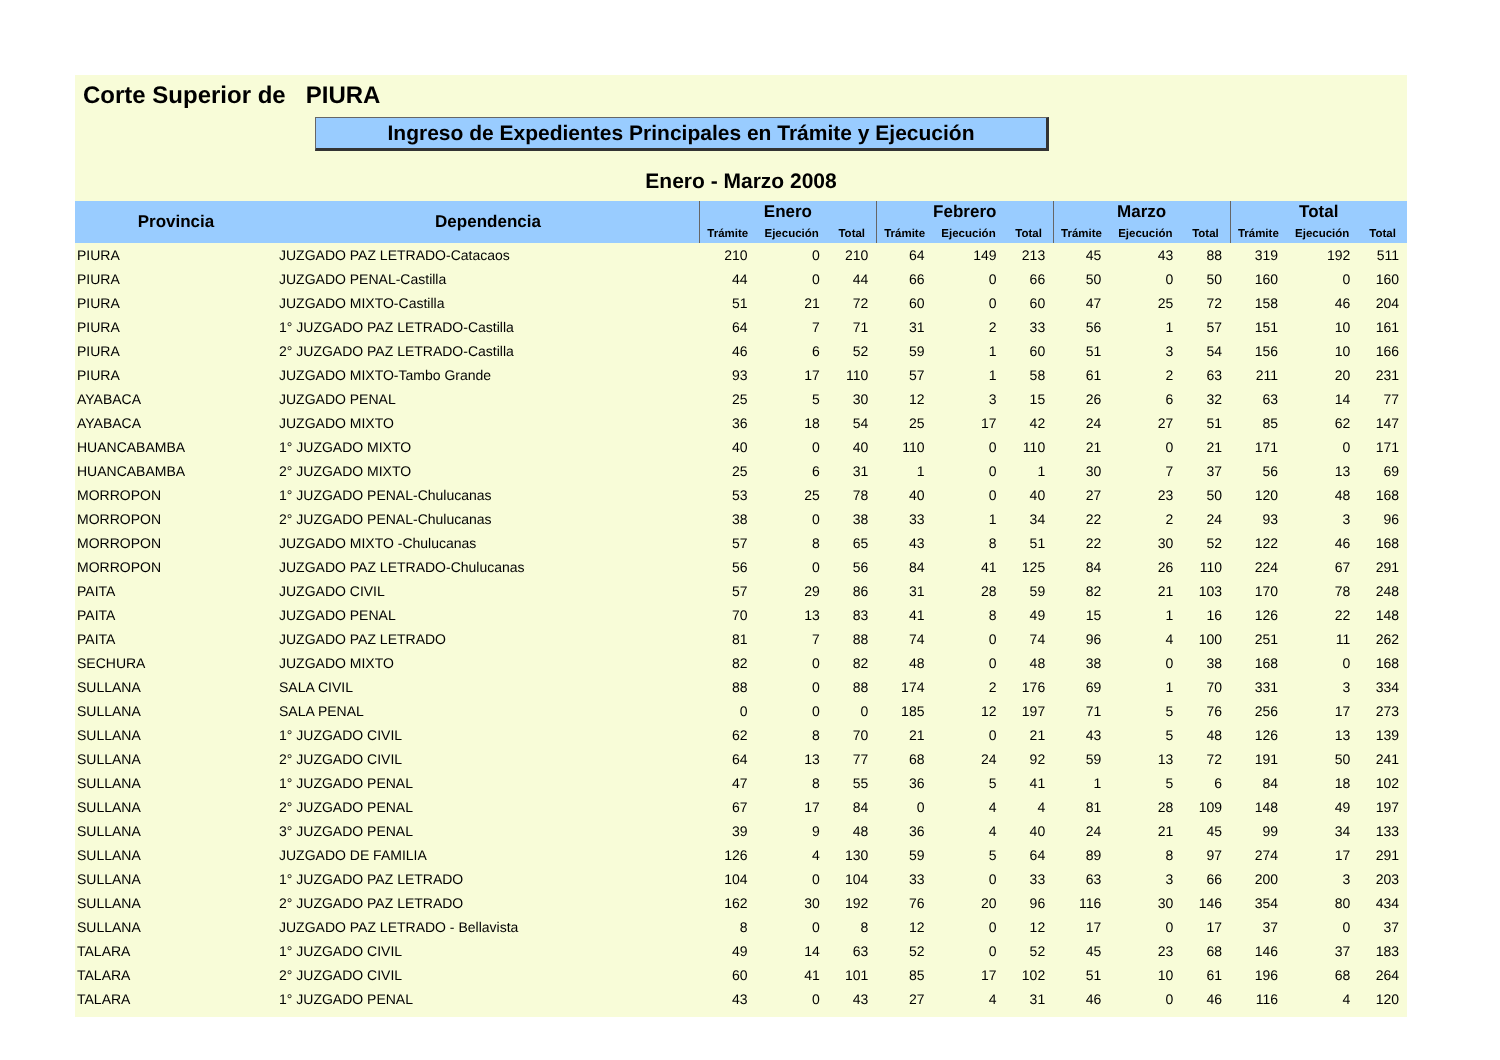Corte Superior de PIURA
Ingreso de Expedientes Principales en Trámite y Ejecución
Enero - Marzo 2008
| Provincia | Dependencia | Enero | | | Febrero | | | Marzo | | | Total | | |
| --- | --- | --- | --- | --- | --- | --- | --- | --- | --- | --- | --- | --- | --- |
| | | Trámite | Ejecución | Total | Trámite | Ejecución | Total | Trámite | Ejecución | Total | Trámite | Ejecución | Total |
| PIURA | JUZGADO PAZ LETRADO-Catacaos | 210 | 0 | 210 | 64 | 149 | 213 | 45 | 43 | 88 | 319 | 192 | 511 |
| PIURA | JUZGADO PENAL-Castilla | 44 | 0 | 44 | 66 | 0 | 66 | 50 | 0 | 50 | 160 | 0 | 160 |
| PIURA | JUZGADO MIXTO-Castilla | 51 | 21 | 72 | 60 | 0 | 60 | 47 | 25 | 72 | 158 | 46 | 204 |
| PIURA | 1° JUZGADO PAZ LETRADO-Castilla | 64 | 7 | 71 | 31 | 2 | 33 | 56 | 1 | 57 | 151 | 10 | 161 |
| PIURA | 2° JUZGADO PAZ LETRADO-Castilla | 46 | 6 | 52 | 59 | 1 | 60 | 51 | 3 | 54 | 156 | 10 | 166 |
| PIURA | JUZGADO MIXTO-Tambo Grande | 93 | 17 | 110 | 57 | 1 | 58 | 61 | 2 | 63 | 211 | 20 | 231 |
| AYABACA | JUZGADO PENAL | 25 | 5 | 30 | 12 | 3 | 15 | 26 | 6 | 32 | 63 | 14 | 77 |
| AYABACA | JUZGADO MIXTO | 36 | 18 | 54 | 25 | 17 | 42 | 24 | 27 | 51 | 85 | 62 | 147 |
| HUANCABAMBA | 1° JUZGADO MIXTO | 40 | 0 | 40 | 110 | 0 | 110 | 21 | 0 | 21 | 171 | 0 | 171 |
| HUANCABAMBA | 2° JUZGADO MIXTO | 25 | 6 | 31 | 1 | 0 | 1 | 30 | 7 | 37 | 56 | 13 | 69 |
| MORROPON | 1° JUZGADO PENAL-Chulucanas | 53 | 25 | 78 | 40 | 0 | 40 | 27 | 23 | 50 | 120 | 48 | 168 |
| MORROPON | 2° JUZGADO PENAL-Chulucanas | 38 | 0 | 38 | 33 | 1 | 34 | 22 | 2 | 24 | 93 | 3 | 96 |
| MORROPON | JUZGADO MIXTO -Chulucanas | 57 | 8 | 65 | 43 | 8 | 51 | 22 | 30 | 52 | 122 | 46 | 168 |
| MORROPON | JUZGADO PAZ LETRADO-Chulucanas | 56 | 0 | 56 | 84 | 41 | 125 | 84 | 26 | 110 | 224 | 67 | 291 |
| PAITA | JUZGADO CIVIL | 57 | 29 | 86 | 31 | 28 | 59 | 82 | 21 | 103 | 170 | 78 | 248 |
| PAITA | JUZGADO PENAL | 70 | 13 | 83 | 41 | 8 | 49 | 15 | 1 | 16 | 126 | 22 | 148 |
| PAITA | JUZGADO PAZ LETRADO | 81 | 7 | 88 | 74 | 0 | 74 | 96 | 4 | 100 | 251 | 11 | 262 |
| SECHURA | JUZGADO MIXTO | 82 | 0 | 82 | 48 | 0 | 48 | 38 | 0 | 38 | 168 | 0 | 168 |
| SULLANA | SALA CIVIL | 88 | 0 | 88 | 174 | 2 | 176 | 69 | 1 | 70 | 331 | 3 | 334 |
| SULLANA | SALA PENAL | 0 | 0 | 0 | 185 | 12 | 197 | 71 | 5 | 76 | 256 | 17 | 273 |
| SULLANA | 1° JUZGADO CIVIL | 62 | 8 | 70 | 21 | 0 | 21 | 43 | 5 | 48 | 126 | 13 | 139 |
| SULLANA | 2° JUZGADO CIVIL | 64 | 13 | 77 | 68 | 24 | 92 | 59 | 13 | 72 | 191 | 50 | 241 |
| SULLANA | 1° JUZGADO PENAL | 47 | 8 | 55 | 36 | 5 | 41 | 1 | 5 | 6 | 84 | 18 | 102 |
| SULLANA | 2° JUZGADO PENAL | 67 | 17 | 84 | 0 | 4 | 4 | 81 | 28 | 109 | 148 | 49 | 197 |
| SULLANA | 3° JUZGADO PENAL | 39 | 9 | 48 | 36 | 4 | 40 | 24 | 21 | 45 | 99 | 34 | 133 |
| SULLANA | JUZGADO DE FAMILIA | 126 | 4 | 130 | 59 | 5 | 64 | 89 | 8 | 97 | 274 | 17 | 291 |
| SULLANA | 1° JUZGADO PAZ LETRADO | 104 | 0 | 104 | 33 | 0 | 33 | 63 | 3 | 66 | 200 | 3 | 203 |
| SULLANA | 2° JUZGADO PAZ LETRADO | 162 | 30 | 192 | 76 | 20 | 96 | 116 | 30 | 146 | 354 | 80 | 434 |
| SULLANA | JUZGADO PAZ LETRADO - Bellavista | 8 | 0 | 8 | 12 | 0 | 12 | 17 | 0 | 17 | 37 | 0 | 37 |
| TALARA | 1° JUZGADO CIVIL | 49 | 14 | 63 | 52 | 0 | 52 | 45 | 23 | 68 | 146 | 37 | 183 |
| TALARA | 2° JUZGADO CIVIL | 60 | 41 | 101 | 85 | 17 | 102 | 51 | 10 | 61 | 196 | 68 | 264 |
| TALARA | 1° JUZGADO PENAL | 43 | 0 | 43 | 27 | 4 | 31 | 46 | 0 | 46 | 116 | 4 | 120 |